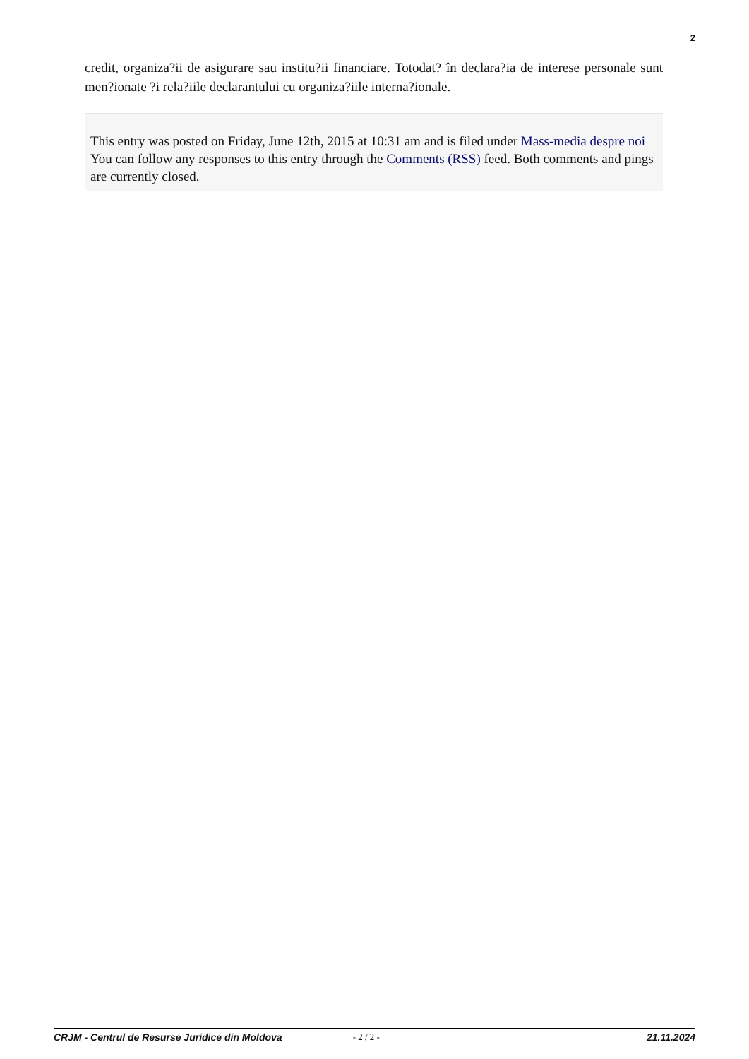2
credit, organiza?ii de asigurare sau institu?ii financiare. Totodat? în declara?ia de interese personale sunt men?ionate ?i rela?iile declarantului cu organiza?iile interna?ionale.
This entry was posted on Friday, June 12th, 2015 at 10:31 am and is filed under Mass-media despre noi
You can follow any responses to this entry through the Comments (RSS) feed. Both comments and pings are currently closed.
CRJM - Centrul de Resurse Juridice din Moldova - 2 / 2 - 21.11.2024